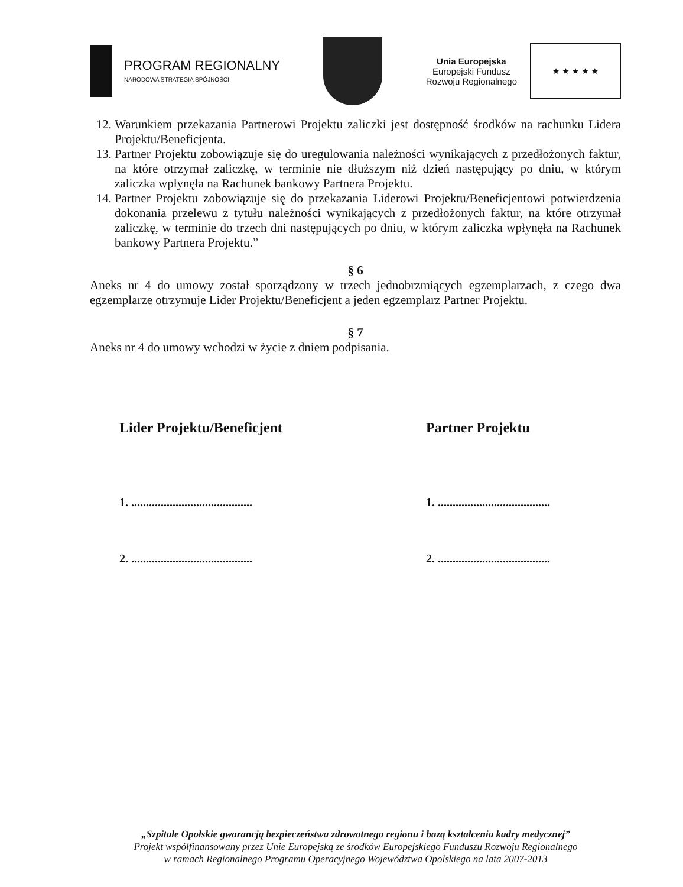PROGRAM REGIONALNY
NARODOWA STRATEGIA SPÓJNOŚCI
Unia Europejska
Europejski Fundusz
Rozwoju Regionalnego
★ ★ ★ ★ ★
12. Warunkiem przekazania Partnerowi Projektu zaliczki jest dostępność środków na rachunku Lidera Projektu/Beneficjenta.
13. Partner Projektu zobowiązuje się do uregulowania należności wynikających z przedłożonych faktur, na które otrzymał zaliczkę, w terminie nie dłuższym niż dzień następujący po dniu, w którym zaliczka wpłynęła na Rachunek bankowy Partnera Projektu.
14. Partner Projektu zobowiązuje się do przekazania Liderowi Projektu/Beneficjentowi potwierdzenia dokonania przelewu z tytułu należności wynikających z przedłożonych faktur, na które otrzymał zaliczkę, w terminie do trzech dni następujących po dniu, w którym zaliczka wpłynęła na Rachunek bankowy Partnera Projektu.”
§ 6
Aneks nr 4 do umowy został sporządzony w trzech jednobrzmiących egzemplarzach, z czego dwa egzemplarze otrzymuje Lider Projektu/Beneficjent a jeden egzemplarz Partner Projektu.
§ 7
Aneks nr 4 do umowy wchodzi w życie z dniem podpisania.
Lider Projektu/Beneficjent
1. .........................................
2. .........................................
Partner Projektu
1. ......................................
2. ......................................
„Szpitale Opolskie gwarancją bezpieczeństwa zdrowotnego regionu i bazą kształcenia kadry medycznej”
Projekt współfinansowany przez Unie Europejską ze środków Europejskiego Funduszu Rozwoju Regionalnego
w ramach Regionalnego Programu Operacyjnego Województwa Opolskiego na lata 2007-2013